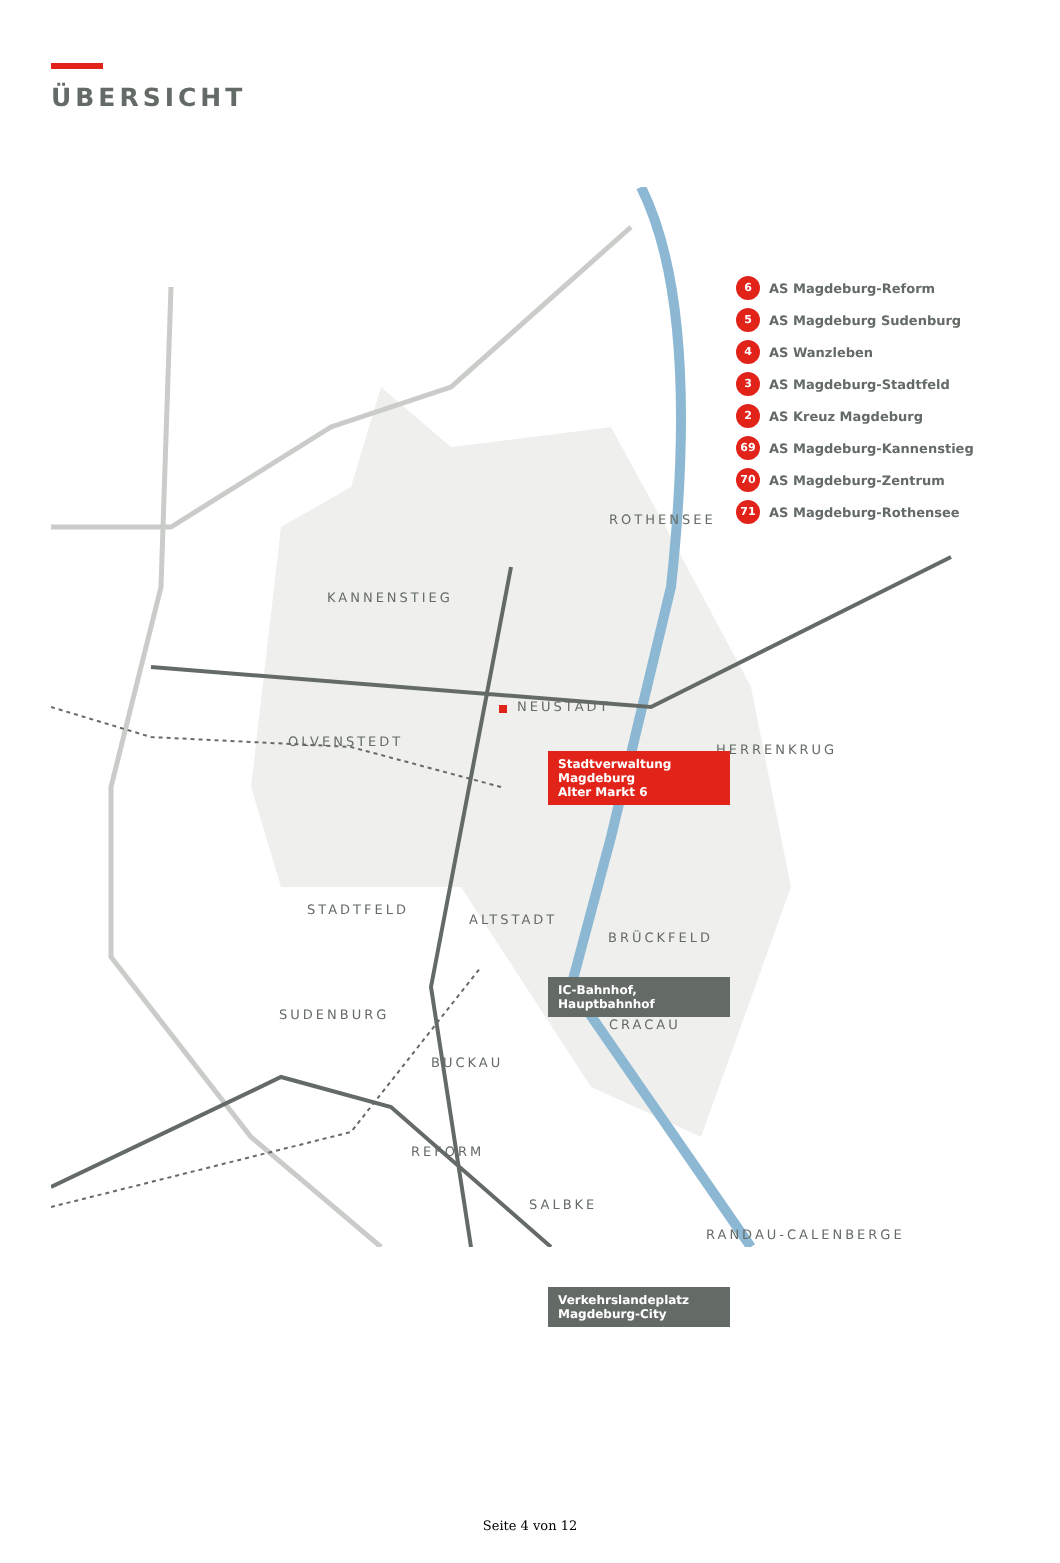ÜBERSICHT
ROTHENSEE
KANNENSTIEG
NEUSTADT
OLVENSTEDT
HERRENKRUG
Stadtverwaltung Magdeburg
Alter Markt 6
STADTFELD
ALTSTADT
BRÜCKFELD
IC-Bahnhof, Hauptbahnhof
SUDENBURG
CRACAU
BUCKAU
REFORM
SALBKE
RANDAU-CALENBERGE
Verkehrslandeplatz
Magdeburg-City
6 AS Magdeburg-Reform
5 AS Magdeburg Sudenburg
4 AS Wanzleben
3 AS Magdeburg-Stadtfeld
2 AS Kreuz Magdeburg
69 AS Magdeburg-Kannenstieg
70 AS Magdeburg-Zentrum
71 AS Magdeburg-Rothensee
Seite 4 von 12